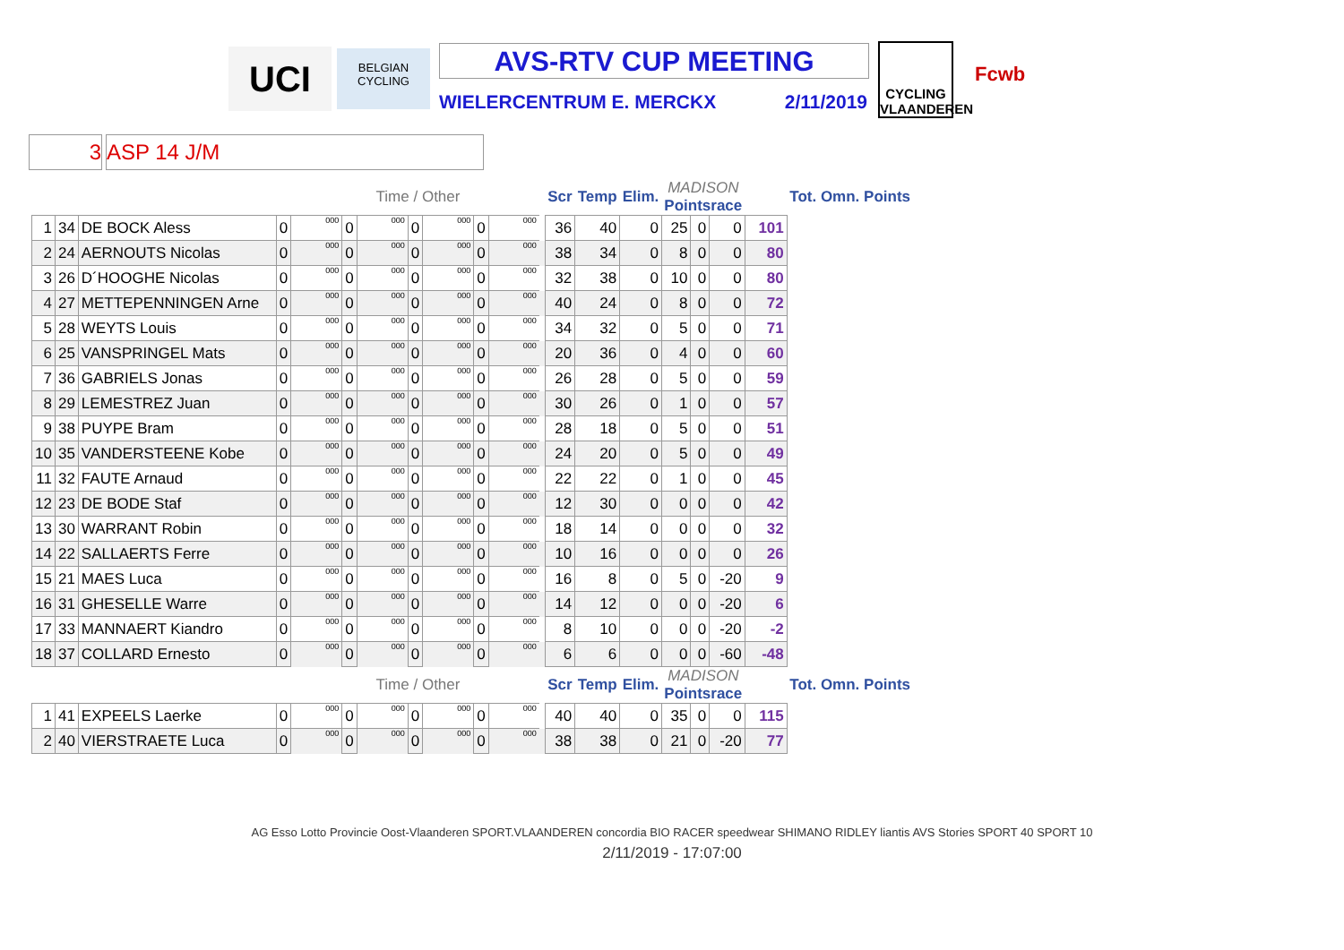UCI
BELGIAN CYCLING
AVS-RTV CUP MEETING
WIELERCENTRUM E. MERCKX 2/11/2019
CYCLING VLAANDEREN
Fcwb
3 ASP 14 J/M
| | | | | Time / Other | | | | | | | | Scr | Temp | Elim. | MADISON Pointsrace | | | | Tot. Omn. Points |
| 1 | 34 | DE BOCK Aless | 0 | 000 | 0 | 000 | 0 | 000 | 0 | 000 | | 36 | 40 | 0 | 25 | 0 | 0 | 101 | |
| 2 | 24 | AERNOUTS Nicolas | 0 | 000 | 0 | 000 | 0 | 000 | 0 | 000 | | 38 | 34 | 0 | 8 | 0 | 0 | 80 | |
| 3 | 26 | D´HOOGHE Nicolas | 0 | 000 | 0 | 000 | 0 | 000 | 0 | 000 | | 32 | 38 | 0 | 10 | 0 | 0 | 80 | |
| 4 | 27 | METTEPENNINGEN Arne | 0 | 000 | 0 | 000 | 0 | 000 | 0 | 000 | | 40 | 24 | 0 | 8 | 0 | 0 | 72 | |
| 5 | 28 | WEYTS Louis | 0 | 000 | 0 | 000 | 0 | 000 | 0 | 000 | | 34 | 32 | 0 | 5 | 0 | 0 | 71 | |
| 6 | 25 | VANSPRINGEL Mats | 0 | 000 | 0 | 000 | 0 | 000 | 0 | 000 | | 20 | 36 | 0 | 4 | 0 | 0 | 60 | |
| 7 | 36 | GABRIELS Jonas | 0 | 000 | 0 | 000 | 0 | 000 | 0 | 000 | | 26 | 28 | 0 | 5 | 0 | 0 | 59 | |
| 8 | 29 | LEMESTREZ Juan | 0 | 000 | 0 | 000 | 0 | 000 | 0 | 000 | | 30 | 26 | 0 | 1 | 0 | 0 | 57 | |
| 9 | 38 | PUYPE Bram | 0 | 000 | 0 | 000 | 0 | 000 | 0 | 000 | | 28 | 18 | 0 | 5 | 0 | 0 | 51 | |
| 10 | 35 | VANDERSTEENE Kobe | 0 | 000 | 0 | 000 | 0 | 000 | 0 | 000 | | 24 | 20 | 0 | 5 | 0 | 0 | 49 | |
| 11 | 32 | FAUTE Arnaud | 0 | 000 | 0 | 000 | 0 | 000 | 0 | 000 | | 22 | 22 | 0 | 1 | 0 | 0 | 45 | |
| 12 | 23 | DE BODE Staf | 0 | 000 | 0 | 000 | 0 | 000 | 0 | 000 | | 12 | 30 | 0 | 0 | 0 | 0 | 42 | |
| 13 | 30 | WARRANT Robin | 0 | 000 | 0 | 000 | 0 | 000 | 0 | 000 | | 18 | 14 | 0 | 0 | 0 | 0 | 32 | |
| 14 | 22 | SALLAERTS Ferre | 0 | 000 | 0 | 000 | 0 | 000 | 0 | 000 | | 10 | 16 | 0 | 0 | 0 | 0 | 26 | |
| 15 | 21 | MAES Luca | 0 | 000 | 0 | 000 | 0 | 000 | 0 | 000 | | 16 | 8 | 0 | 5 | 0 | -20 | 9 | |
| 16 | 31 | GHESELLE Warre | 0 | 000 | 0 | 000 | 0 | 000 | 0 | 000 | | 14 | 12 | 0 | 0 | 0 | -20 | 6 | |
| 17 | 33 | MANNAERT Kiandro | 0 | 000 | 0 | 000 | 0 | 000 | 0 | 000 | | 8 | 10 | 0 | 0 | 0 | -20 | -2 | |
| 18 | 37 | COLLARD Ernesto | 0 | 000 | 0 | 000 | 0 | 000 | 0 | 000 | | 6 | 6 | 0 | 0 | 0 | -60 | -48 | |
| | | | | Time / Other | | | | | | | | Scr | Temp | Elim. | MADISON Pointsrace | | | | Tot. Omn. Points |
| 1 | 41 | EXPEELS Laerke | 0 | 000 | 0 | 000 | 0 | 000 | 0 | 000 | | 40 | 40 | 0 | 35 | 0 | 0 | 115 | |
| 2 | 40 | VIERSTRAETE Luca | 0 | 000 | 0 | 000 | 0 | 000 | 0 | 000 | | 38 | 38 | 0 | 21 | 0 | -20 | 77 | |
AG Esso Lotto Provincie Oost-Vlaanderen SPORT.VLAANDEREN concordia BIO RACER speedwear SHIMANO RIDLEY liantis AVS Stories SPORT 40 SPORT 10
2/11/2019 - 17:07:00